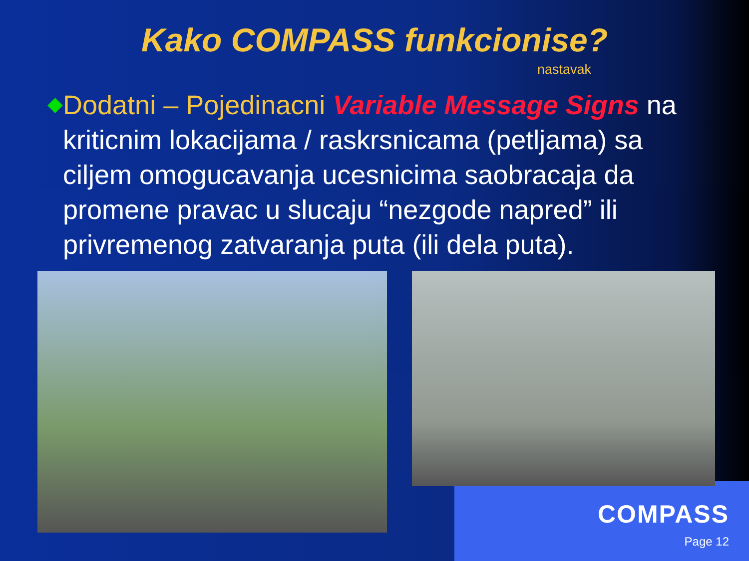Kako COMPASS funkcionise?
nastavak
◆
Dodatni – Pojedinacni Variable Message Signs na kriticnim lokacijama / raskrsnicama (petljama) sa ciljem omogucavanja ucesnicima saobracaja da promene pravac u slucaju “nezgode napred” ili privremenog zatvaranja puta (ili dela puta).
COMPASS
Page 12